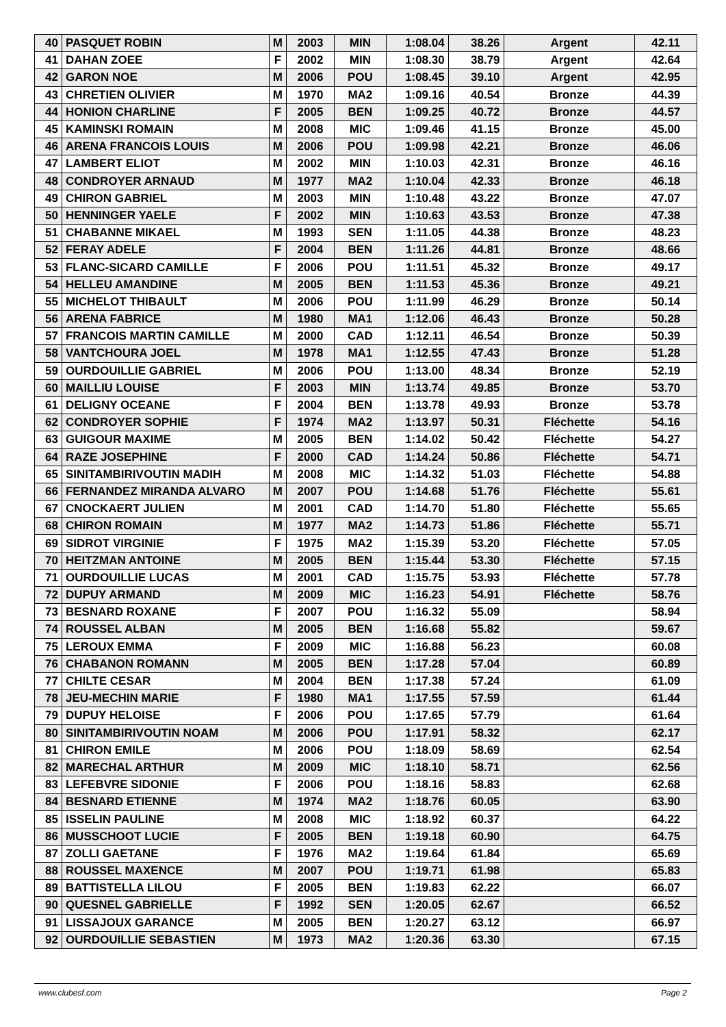| 40 | PASQUET ROBIN | M | 2003 | MIN | 1:08.04 | 38.26 | Argent | 42.11 |
| 41 | DAHAN ZOEE | F | 2002 | MIN | 1:08.30 | 38.79 | Argent | 42.64 |
| 42 | GARON NOE | M | 2006 | POU | 1:08.45 | 39.10 | Argent | 42.95 |
| 43 | CHRETIEN OLIVIER | M | 1970 | MA2 | 1:09.16 | 40.54 | Bronze | 44.39 |
| 44 | HONION CHARLINE | F | 2005 | BEN | 1:09.25 | 40.72 | Bronze | 44.57 |
| 45 | KAMINSKI ROMAIN | M | 2008 | MIC | 1:09.46 | 41.15 | Bronze | 45.00 |
| 46 | ARENA FRANCOIS LOUIS | M | 2006 | POU | 1:09.98 | 42.21 | Bronze | 46.06 |
| 47 | LAMBERT ELIOT | M | 2002 | MIN | 1:10.03 | 42.31 | Bronze | 46.16 |
| 48 | CONDROYER ARNAUD | M | 1977 | MA2 | 1:10.04 | 42.33 | Bronze | 46.18 |
| 49 | CHIRON GABRIEL | M | 2003 | MIN | 1:10.48 | 43.22 | Bronze | 47.07 |
| 50 | HENNINGER YAELE | F | 2002 | MIN | 1:10.63 | 43.53 | Bronze | 47.38 |
| 51 | CHABANNE MIKAEL | M | 1993 | SEN | 1:11.05 | 44.38 | Bronze | 48.23 |
| 52 | FERAY ADELE | F | 2004 | BEN | 1:11.26 | 44.81 | Bronze | 48.66 |
| 53 | FLANC-SICARD CAMILLE | F | 2006 | POU | 1:11.51 | 45.32 | Bronze | 49.17 |
| 54 | HELLEU AMANDINE | M | 2005 | BEN | 1:11.53 | 45.36 | Bronze | 49.21 |
| 55 | MICHELOT THIBAULT | M | 2006 | POU | 1:11.99 | 46.29 | Bronze | 50.14 |
| 56 | ARENA FABRICE | M | 1980 | MA1 | 1:12.06 | 46.43 | Bronze | 50.28 |
| 57 | FRANCOIS MARTIN CAMILLE | M | 2000 | CAD | 1:12.11 | 46.54 | Bronze | 50.39 |
| 58 | VANTCHOURA JOEL | M | 1978 | MA1 | 1:12.55 | 47.43 | Bronze | 51.28 |
| 59 | OURDOUILLIE GABRIEL | M | 2006 | POU | 1:13.00 | 48.34 | Bronze | 52.19 |
| 60 | MAILLIU LOUISE | F | 2003 | MIN | 1:13.74 | 49.85 | Bronze | 53.70 |
| 61 | DELIGNY OCEANE | F | 2004 | BEN | 1:13.78 | 49.93 | Bronze | 53.78 |
| 62 | CONDROYER SOPHIE | F | 1974 | MA2 | 1:13.97 | 50.31 | Fléchette | 54.16 |
| 63 | GUIGOUR MAXIME | M | 2005 | BEN | 1:14.02 | 50.42 | Fléchette | 54.27 |
| 64 | RAZE JOSEPHINE | F | 2000 | CAD | 1:14.24 | 50.86 | Fléchette | 54.71 |
| 65 | SINITAMBIRIVOUTIN MADIH | M | 2008 | MIC | 1:14.32 | 51.03 | Fléchette | 54.88 |
| 66 | FERNANDEZ MIRANDA ALVARO | M | 2007 | POU | 1:14.68 | 51.76 | Fléchette | 55.61 |
| 67 | CNOCKAERT JULIEN | M | 2001 | CAD | 1:14.70 | 51.80 | Fléchette | 55.65 |
| 68 | CHIRON ROMAIN | M | 1977 | MA2 | 1:14.73 | 51.86 | Fléchette | 55.71 |
| 69 | SIDROT VIRGINIE | F | 1975 | MA2 | 1:15.39 | 53.20 | Fléchette | 57.05 |
| 70 | HEITZMAN ANTOINE | M | 2005 | BEN | 1:15.44 | 53.30 | Fléchette | 57.15 |
| 71 | OURDOUILLIE LUCAS | M | 2001 | CAD | 1:15.75 | 53.93 | Fléchette | 57.78 |
| 72 | DUPUY ARMAND | M | 2009 | MIC | 1:16.23 | 54.91 | Fléchette | 58.76 |
| 73 | BESNARD ROXANE | F | 2007 | POU | 1:16.32 | 55.09 | | 58.94 |
| 74 | ROUSSEL ALBAN | M | 2005 | BEN | 1:16.68 | 55.82 | | 59.67 |
| 75 | LEROUX EMMA | F | 2009 | MIC | 1:16.88 | 56.23 | | 60.08 |
| 76 | CHABANON ROMANN | M | 2005 | BEN | 1:17.28 | 57.04 | | 60.89 |
| 77 | CHILTE CESAR | M | 2004 | BEN | 1:17.38 | 57.24 | | 61.09 |
| 78 | JEU-MECHIN MARIE | F | 1980 | MA1 | 1:17.55 | 57.59 | | 61.44 |
| 79 | DUPUY HELOISE | F | 2006 | POU | 1:17.65 | 57.79 | | 61.64 |
| 80 | SINITAMBIRIVOUTIN NOAM | M | 2006 | POU | 1:17.91 | 58.32 | | 62.17 |
| 81 | CHIRON EMILE | M | 2006 | POU | 1:18.09 | 58.69 | | 62.54 |
| 82 | MARECHAL ARTHUR | M | 2009 | MIC | 1:18.10 | 58.71 | | 62.56 |
| 83 | LEFEBVRE SIDONIE | F | 2006 | POU | 1:18.16 | 58.83 | | 62.68 |
| 84 | BESNARD ETIENNE | M | 1974 | MA2 | 1:18.76 | 60.05 | | 63.90 |
| 85 | ISSELIN PAULINE | M | 2008 | MIC | 1:18.92 | 60.37 | | 64.22 |
| 86 | MUSSCHOOT LUCIE | F | 2005 | BEN | 1:19.18 | 60.90 | | 64.75 |
| 87 | ZOLLI GAETANE | F | 1976 | MA2 | 1:19.64 | 61.84 | | 65.69 |
| 88 | ROUSSEL MAXENCE | M | 2007 | POU | 1:19.71 | 61.98 | | 65.83 |
| 89 | BATTISTELLA LILOU | F | 2005 | BEN | 1:19.83 | 62.22 | | 66.07 |
| 90 | QUESNEL GABRIELLE | F | 1992 | SEN | 1:20.05 | 62.67 | | 66.52 |
| 91 | LISSAJOUX GARANCE | M | 2005 | BEN | 1:20.27 | 63.12 | | 66.97 |
| 92 | OURDOUILLIE SEBASTIEN | M | 1973 | MA2 | 1:20.36 | 63.30 | | 67.15 |
www.clubesf.com Page 2